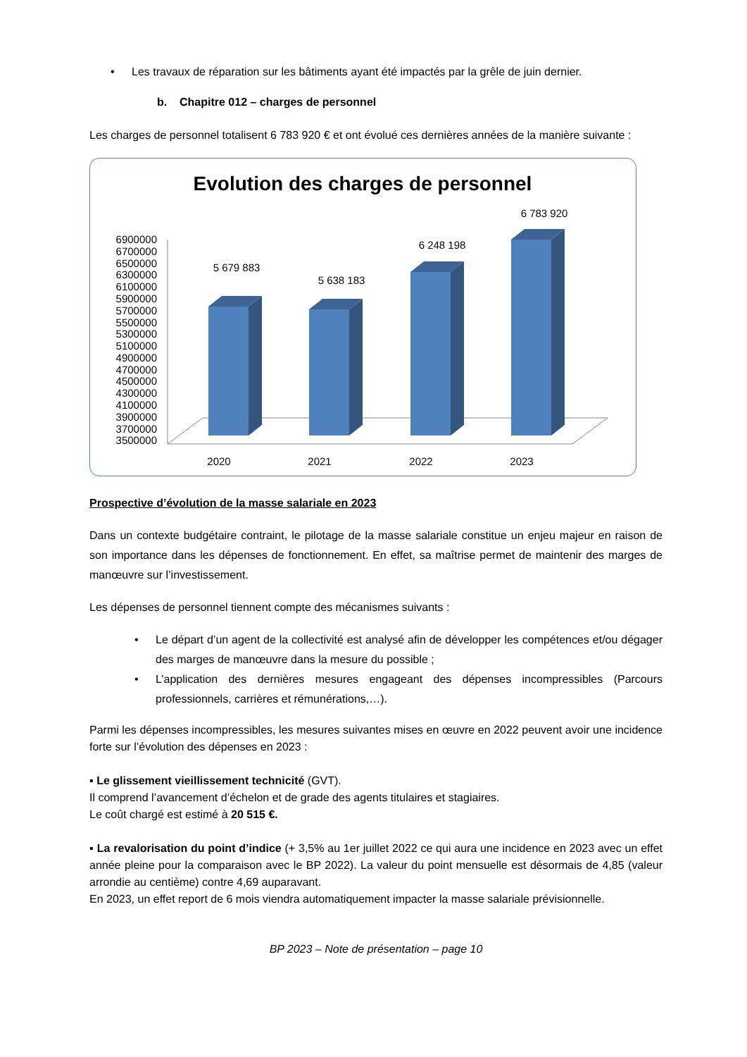• Les travaux de réparation sur les bâtiments ayant été impactés par la grêle de juin dernier.
b. Chapitre 012 – charges de personnel
Les charges de personnel totalisent 6 783 920 € et ont évolué ces dernières années de la manière suivante :
Evolution des charges de personnel
6900000
6700000
6500000
6300000
6100000
5900000
5700000
5500000
5300000
5100000
4900000
4700000
4500000
4300000
4100000
3900000
3700000
3500000
5 679 883
5 638 183
6 248 198
6 783 920
2020
2021
2022
2023
Prospective d’évolution de la masse salariale en 2023
Dans un contexte budgétaire contraint, le pilotage de la masse salariale constitue un enjeu majeur en raison de son importance dans les dépenses de fonctionnement. En effet, sa maîtrise permet de maintenir des marges de manœuvre sur l’investissement.
Les dépenses de personnel tiennent compte des mécanismes suivants :
• Le départ d’un agent de la collectivité est analysé afin de développer les compétences et/ou dégager des marges de manœuvre dans la mesure du possible ;
• L’application des dernières mesures engageant des dépenses incompressibles (Parcours professionnels, carrières et rémunérations,…).
Parmi les dépenses incompressibles, les mesures suivantes mises en œuvre en 2022 peuvent avoir une incidence forte sur l’évolution des dépenses en 2023 :
▪ Le glissement vieillissement technicité (GVT).
Il comprend l’avancement d’échelon et de grade des agents titulaires et stagiaires.
Le coût chargé est estimé à 20 515 €.
▪ La revalorisation du point d’indice (+ 3,5% au 1er juillet 2022 ce qui aura une incidence en 2023 avec un effet année pleine pour la comparaison avec le BP 2022). La valeur du point mensuelle est désormais de 4,85 (valeur arrondie au centième) contre 4,69 auparavant.
En 2023, un effet report de 6 mois viendra automatiquement impacter la masse salariale prévisionnelle.
BP 2023 – Note de présentation – page 10